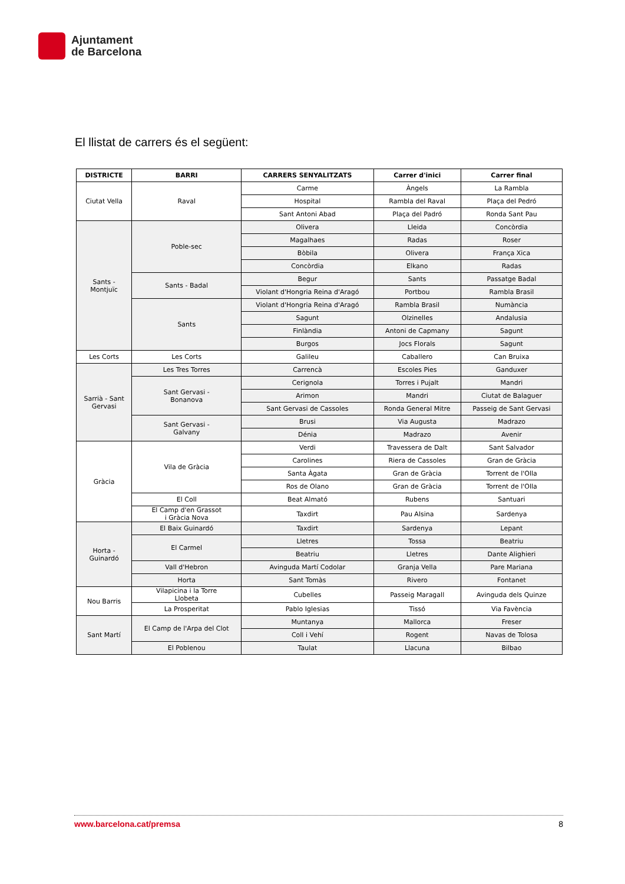Ajuntament
de Barcelona
El llistat de carrers és el següent:
| DISTRICTE | BARRI | CARRERS SENYALITZATS | Carrer d'inici | Carrer final |
| --- | --- | --- | --- | --- |
| Ciutat Vella | Raval | Carme | Àngels | La Rambla |
| | | Hospital | Rambla del Raval | Plaça del Pedró |
| | | Sant Antoni Abad | Plaça del Padró | Ronda Sant Pau |
| Sants - Montjuïc | Poble-sec | Olivera | Lleida | Concòrdia |
| | | Magalhaes | Radas | Roser |
| | | Bòbila | Olivera | França Xica |
| | | Concòrdia | Elkano | Radas |
| | Sants - Badal | Begur | Sants | Passatge Badal |
| | | Violant d'Hongria Reina d'Aragó | Portbou | Rambla Brasil |
| | Sants | Violant d'Hongria Reina d'Aragó | Rambla Brasil | Numància |
| | | Sagunt | Olzinelles | Andalusia |
| | | Finlàndia | Antoni de Capmany | Sagunt |
| | | Burgos | Jocs Florals | Sagunt |
| Les Corts | Les Corts | Galileu | Caballero | Can Bruixa |
| Sarrià - Sant Gervasi | Les Tres Torres | Carrencà | Escoles Pies | Ganduxer |
| | Sant Gervasi - Bonanova | Cerignola | Torres i Pujalt | Mandri |
| | | Arimon | Mandri | Ciutat de Balaguer |
| | | Sant Gervasi de Cassoles | Ronda General Mitre | Passeig de Sant Gervasi |
| | Sant Gervasi - Galvany | Brusi | Via Augusta | Madrazo |
| | | Dénia | Madrazo | Avenir |
| Gràcia | Vila de Gràcia | Verdi | Travessera de Dalt | Sant Salvador |
| | | Carolines | Riera de Cassoles | Gran de Gràcia |
| | | Santa Àgata | Gran de Gràcia | Torrent de l'Olla |
| | | Ros de Olano | Gran de Gràcia | Torrent de l'Olla |
| | El Coll | Beat Almató | Rubens | Santuari |
| | El Camp d'en Grassot i Gràcia Nova | Taxdirt | Pau Alsina | Sardenya |
| Horta - Guinardó | El Baix Guinardó | Taxdirt | Sardenya | Lepant |
| | El Carmel | Lletres | Tossa | Beatriu |
| | | Beatriu | Lletres | Dante Alighieri |
| | Vall d'Hebron | Avinguda Martí Codolar | Granja Vella | Pare Mariana |
| | Horta | Sant Tomàs | Rivero | Fontanet |
| Nou Barris | Vilapicina i la Torre Llobeta | Cubelles | Passeig Maragall | Avinguda dels Quinze |
| | La Prosperitat | Pablo Iglesias | Tissó | Via Favència |
| Sant Martí | El Camp de l'Arpa del Clot | Muntanya | Mallorca | Freser |
| | | Coll i Vehí | Rogent | Navas de Tolosa |
| | El Poblenou | Taulat | Llacuna | Bilbao |
www.barcelona.cat/premsa 8